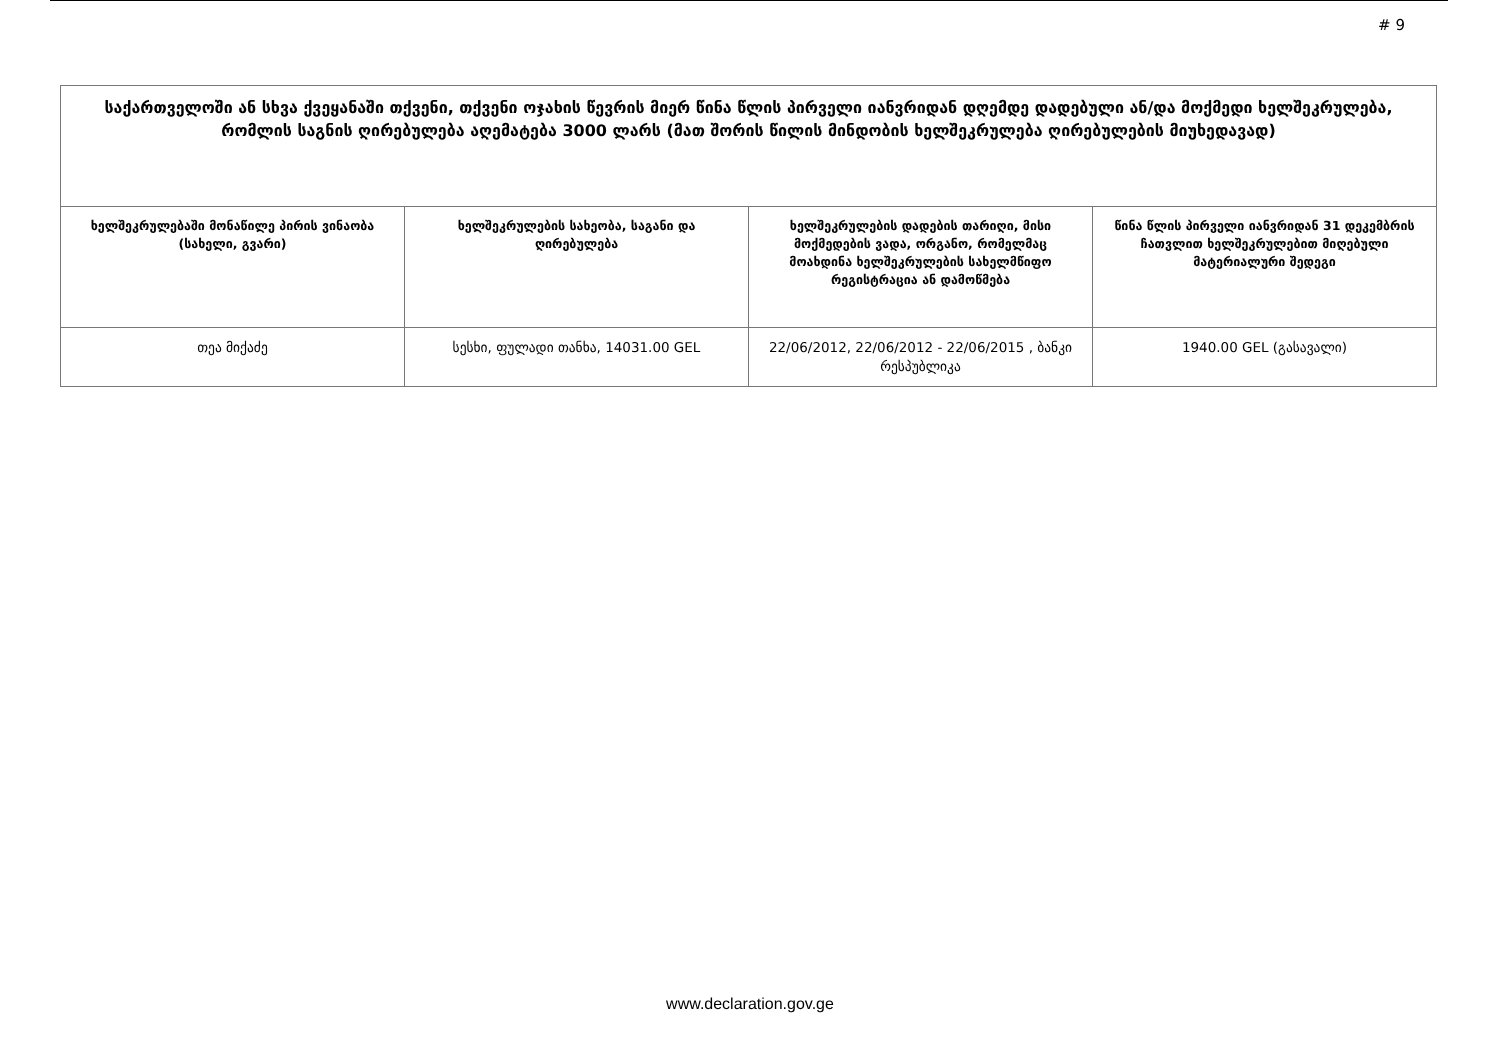# 9
| საქართველოში ან სხვა ქვეყანაში თქვენი, თქვენი ოჯახის წევრის მიერ წინა წლის პირველი იანვრიდან დღემდე დადებული ან/და მოქმედი ხელშეკრულება, რომლის საგნის ღირებულება აღემატება 3000 ლარს (მათ შორის წილის მინდობის ხელშეკრულება ღირებულების მიუხედავად) | | | |
| --- | --- | --- | --- |
| ხელშეკრულებაში მონაწილე პირის ვინაობა (სახელი, გვარი) | ხელშეკრულების სახეობა, საგანი და ღირებულება | ხელშეკრულების დადების თარიღი, მისი მოქმედების ვადა, ორგანო, რომელმაც მოახდინა ხელშეკრულების სახელმწიფო რეგისტრაცია ან დამოწმება | წინა წლის პირველი იანვრიდან 31 დეკემბრის ჩათვლით ხელშეკრულებით მიღებული მატერიალური შედეგი |
| თეა მიქაძე | სესხი, ფულადი თანხა, 14031.00 GEL | 22/06/2012, 22/06/2012 - 22/06/2015 , ბანკი რესპუბლიკა | 1940.00 GEL (გასავალი) |
www.declaration.gov.ge